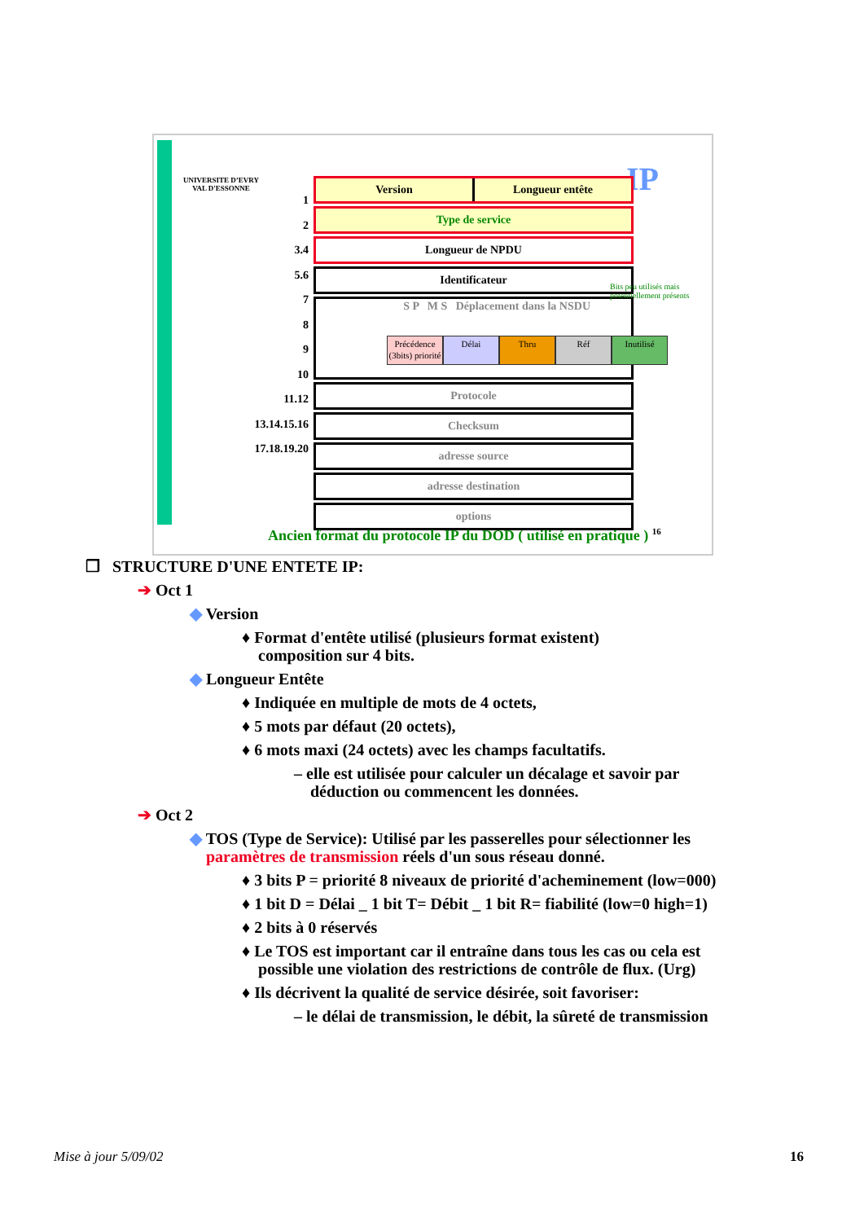UNIVERSITE D’EVRY
VAL D'ESSONNE
1
2
3.4
5.6
7
8
9
10
11.12
13.14.15.16
17.18.19.20
IP
Version Longueur entête
Type de service
Longueur de NPDU
Identificateur
S P M S Déplacement dans la NSDU
Protocole
Checksum
adresse source
adresse destination
options
Bits peu utilisés mais
potentiellement présents
Précédence (3bits) priorité
Délai Thru Réf Inutilisé
Ancien format du protocole IP du DOD ( utilisé en pratique ) <sup>16</sup>
❒ STRUCTURE D'UNE ENTETE IP:
➔ Oct 1
◆ Version
♦ Format d'entête utilisé (plusieurs format existent)
composition sur 4 bits.
◆ Longueur Entête
♦ Indiquée en multiple de mots de 4 octets,
♦ 5 mots par défaut (20 octets),
♦ 6 mots maxi (24 octets) avec les champs facultatifs.
– elle est utilisée pour calculer un décalage et savoir par
déduction ou commencent les données.
➔ Oct 2
◆ TOS (Type de Service): Utilisé par les passerelles pour sélectionner les
paramètres de transmission réels d'un sous réseau donné.
♦ 3 bits P = priorité 8 niveaux de priorité d'acheminement (low=000)
♦ 1 bit D = Délai _ 1 bit T= Débit _ 1 bit R= fiabilité (low=0 high=1)
♦ 2 bits à 0 réservés
♦ Le TOS est important car il entraîne dans tous les cas ou cela est
possible une violation des restrictions de contrôle de flux. (Urg)
♦ Ils décrivent la qualité de service désirée, soit favoriser:
– le délai de transmission, le débit, la sûreté de transmission
Mise à jour 5/09/02 16